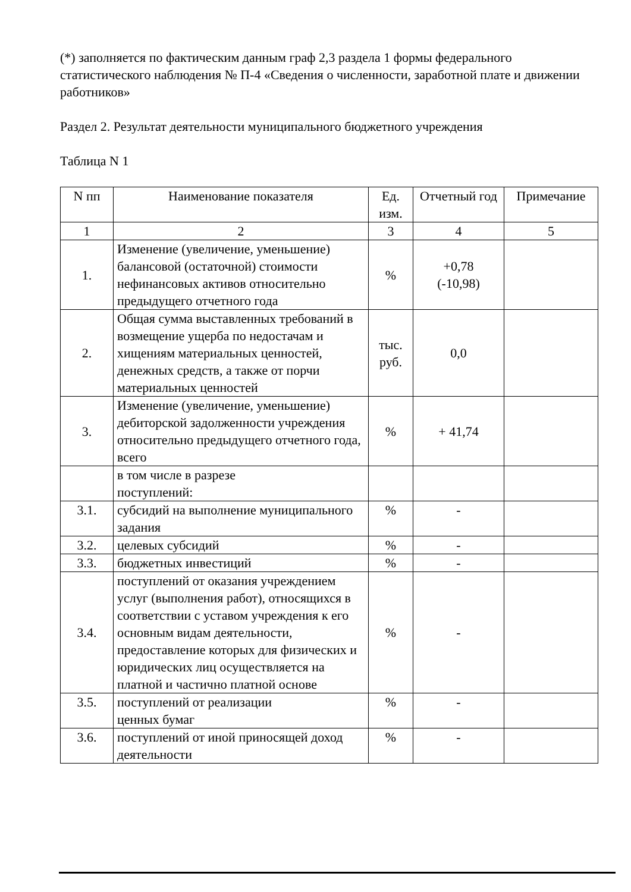(*) заполняется по фактическим данным граф 2,3 раздела 1 формы федерального статистического наблюдения № П-4 «Сведения о численности, заработной плате и движении работников»
Раздел 2. Результат деятельности муниципального бюджетного учреждения
Таблица N 1
| N пп | Наименование показателя | Ед. изм. | Отчетный год | Примечание |
| 1 | 2 | 3 | 4 | 5 |
| 1. | Изменение (увеличение, уменьшение) балансовой (остаточной) стоимости нефинансовых активов относительно предыдущего отчетного года | % | +0,78 (-10,98) | |
| 2. | Общая сумма выставленных требований в возмещение ущерба по недостачам и хищениям материальных ценностей, денежных средств, а также от порчи материальных ценностей | тыс. руб. | 0,0 | |
| 3. | Изменение (увеличение, уменьшение) дебиторской задолженности учреждения относительно предыдущего отчетного года, всего | % | + 41,74 | |
| | в том числе в разрезе поступлений: | | | |
| 3.1. | субсидий на выполнение муниципального задания | % | - | |
| 3.2. | целевых субсидий | % | - | |
| 3.3. | бюджетных инвестиций | % | - | |
| 3.4. | поступлений от оказания учреждением услуг (выполнения работ), относящихся в соответствии с уставом учреждения к его основным видам деятельности, предоставление которых для физических и юридических лиц осуществляется на платной и частично платной основе | % | - | |
| 3.5. | поступлений от реализации ценных бумаг | % | - | |
| 3.6. | поступлений от иной приносящей доход деятельности | % | - | |